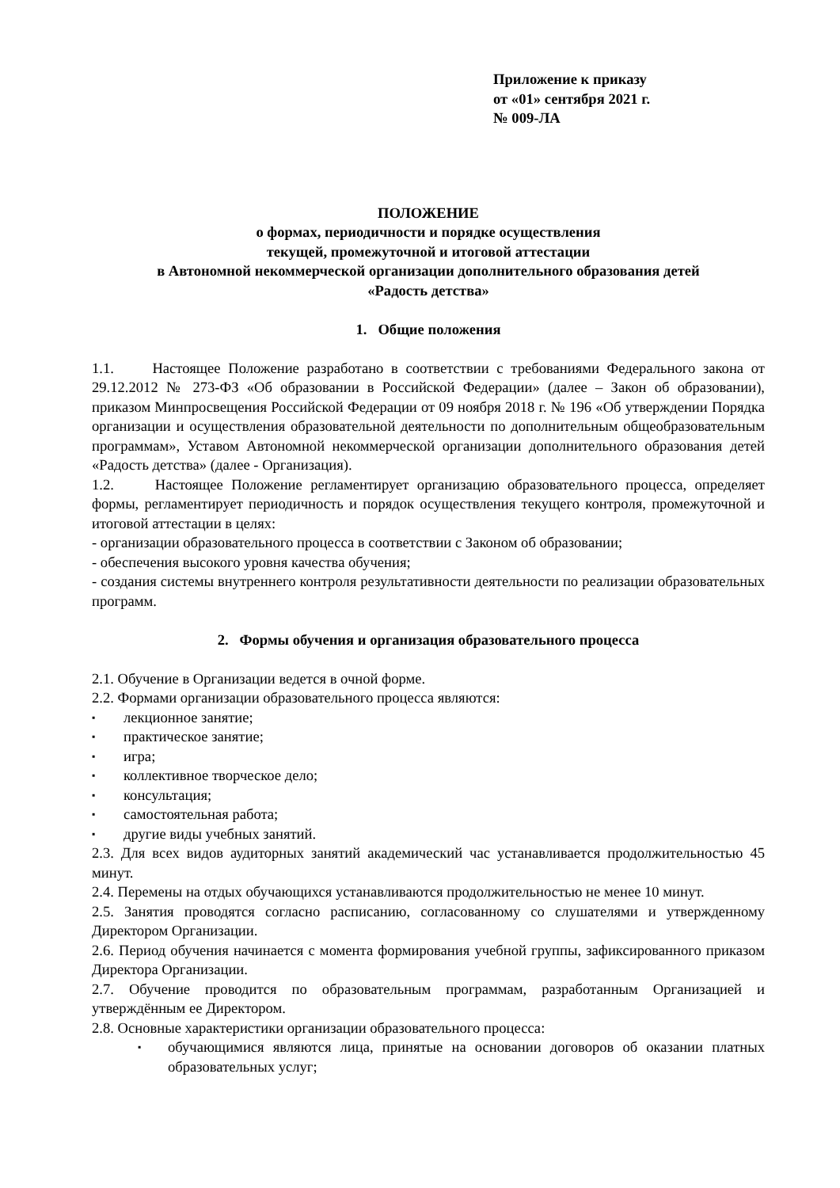Приложение к приказу
от «01» сентября 2021 г.
№ 009-ЛА
ПОЛОЖЕНИЕ
о формах, периодичности и порядке осуществления
текущей, промежуточной и итоговой аттестации
в Автономной некоммерческой организации дополнительного образования детей
«Радость детства»
1. Общие положения
1.1. Настоящее Положение разработано в соответствии с требованиями Федерального закона от 29.12.2012 № 273-ФЗ «Об образовании в Российской Федерации» (далее – Закон об образовании), приказом Минпросвещения Российской Федерации от 09 ноября 2018 г. № 196 «Об утверждении Порядка организации и осуществления образовательной деятельности по дополнительным общеобразовательным программам», Уставом Автономной некоммерческой организации дополнительного образования детей «Радость детства» (далее - Организация).
1.2. Настоящее Положение регламентирует организацию образовательного процесса, определяет формы, регламентирует периодичность и порядок осуществления текущего контроля, промежуточной и итоговой аттестации в целях:
- организации образовательного процесса в соответствии с Законом об образовании;
- обеспечения высокого уровня качества обучения;
- создания системы внутреннего контроля результативности деятельности по реализации образовательных программ.
2. Формы обучения и организация образовательного процесса
2.1. Обучение в Организации ведется в очной форме.
2.2. Формами организации образовательного процесса являются:
▪ лекционное занятие;
▪ практическое занятие;
▪ игра;
▪ коллективное творческое дело;
▪ консультация;
▪ самостоятельная работа;
▪ другие виды учебных занятий.
2.3. Для всех видов аудиторных занятий академический час устанавливается продолжительностью 45 минут.
2.4. Перемены на отдых обучающихся устанавливаются продолжительностью не менее 10 минут.
2.5. Занятия проводятся согласно расписанию, согласованному со слушателями и утвержденному Директором Организации.
2.6. Период обучения начинается с момента формирования учебной группы, зафиксированного приказом Директора Организации.
2.7. Обучение проводится по образовательным программам, разработанным Организацией и утверждённым ее Директором.
2.8. Основные характеристики организации образовательного процесса:
▪ обучающимися являются лица, принятые на основании договоров об оказании платных образовательных услуг;